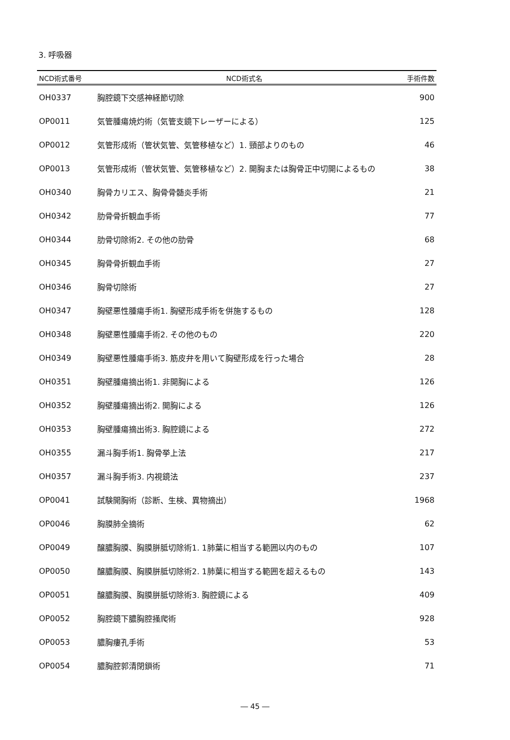3. 呼吸器
| NCD術式番号 | NCD術式名 | 手術件数 |
| --- | --- | --- |
| OH0337 | 胸腔鏡下交感神経節切除 | 900 |
| OP0011 | 気管腫瘍焼灼術（気管支鏡下レーザーによる） | 125 |
| OP0012 | 気管形成術（管状気管、気管移植など）1. 頸部よりのもの | 46 |
| OP0013 | 気管形成術（管状気管、気管移植など）2. 開胸または胸骨正中切開によるもの | 38 |
| OH0340 | 胸骨カリエス、胸骨骨髄炎手術 | 21 |
| OH0342 | 肋骨骨折観血手術 | 77 |
| OH0344 | 肋骨切除術2. その他の肋骨 | 68 |
| OH0345 | 胸骨骨折観血手術 | 27 |
| OH0346 | 胸骨切除術 | 27 |
| OH0347 | 胸壁悪性腫瘍手術1. 胸壁形成手術を併施するもの | 128 |
| OH0348 | 胸壁悪性腫瘍手術2. その他のもの | 220 |
| OH0349 | 胸壁悪性腫瘍手術3. 筋皮弁を用いて胸壁形成を行った場合 | 28 |
| OH0351 | 胸壁腫瘍摘出術1. 非開胸による | 126 |
| OH0352 | 胸壁腫瘍摘出術2. 開胸による | 126 |
| OH0353 | 胸壁腫瘍摘出術3. 胸腔鏡による | 272 |
| OH0355 | 漏斗胸手術1. 胸骨挙上法 | 217 |
| OH0357 | 漏斗胸手術3. 内視鏡法 | 237 |
| OP0041 | 試験開胸術（診断、生検、異物摘出） | 1968 |
| OP0046 | 胸膜肺全摘術 | 62 |
| OP0049 | 醸膿胸膜、胸膜胼胝切除術1. 1肺葉に相当する範囲以内のもの | 107 |
| OP0050 | 醸膿胸膜、胸膜胼胝切除術2. 1肺葉に相当する範囲を超えるもの | 143 |
| OP0051 | 醸膿胸膜、胸膜胼胝切除術3. 胸腔鏡による | 409 |
| OP0052 | 胸腔鏡下膿胸腔掻爬術 | 928 |
| OP0053 | 膿胸瘻孔手術 | 53 |
| OP0054 | 膿胸腔郭清閉鎖術 | 71 |
― 45 ―